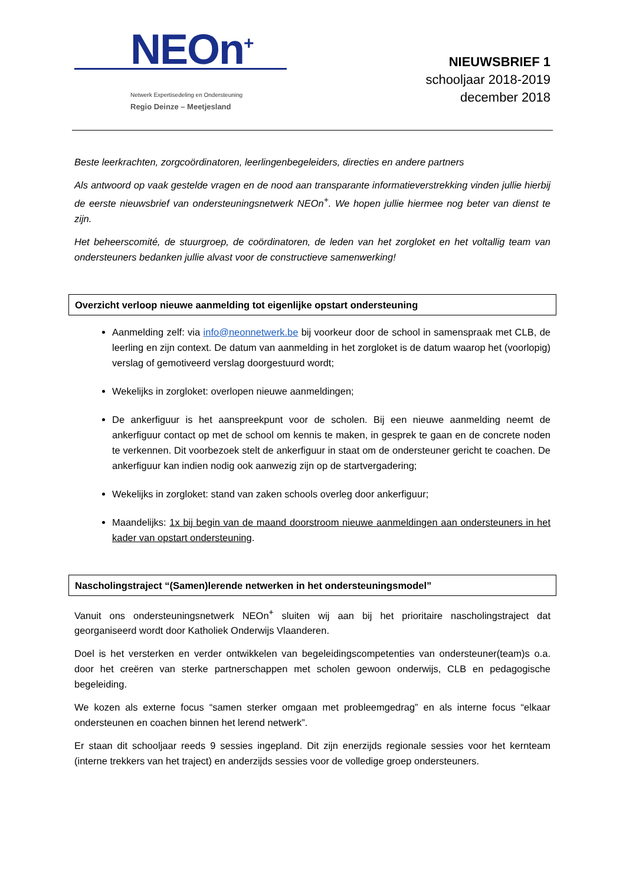NEOn<sup>+</sup>
Netwerk Expertisedeling en Ondersteuning
Regio Deinze – Meetjesland
NIEUWSBRIEF 1
schooljaar 2018-2019
december 2018
Beste leerkrachten, zorgcoördinatoren, leerlingenbegeleiders, directies en andere partners
Als antwoord op vaak gestelde vragen en de nood aan transparante informatieverstrekking vinden jullie hierbij de eerste nieuwsbrief van ondersteuningsnetwerk NEOn<sup>+</sup>. We hopen jullie hiermee nog beter van dienst te zijn.
Het beheerscomité, de stuurgroep, de coördinatoren, de leden van het zorgloket en het voltallig team van ondersteuners bedanken jullie alvast voor de constructieve samenwerking!
Overzicht verloop nieuwe aanmelding tot eigenlijke opstart ondersteuning
Aanmelding zelf: via info@neonnetwerk.be bij voorkeur door de school in samenspraak met CLB, de leerling en zijn context. De datum van aanmelding in het zorgloket is de datum waarop het (voorlopig) verslag of gemotiveerd verslag doorgestuurd wordt;
Wekelijks in zorgloket: overlopen nieuwe aanmeldingen;
De ankerfiguur is het aanspreekpunt voor de scholen. Bij een nieuwe aanmelding neemt de ankerfiguur contact op met de school om kennis te maken, in gesprek te gaan en de concrete noden te verkennen. Dit voorbezoek stelt de ankerfiguur in staat om de ondersteuner gericht te coachen. De ankerfiguur kan indien nodig ook aanwezig zijn op de startvergadering;
Wekelijks in zorgloket: stand van zaken schools overleg door ankerfiguur;
Maandelijks: 1x bij begin van de maand doorstroom nieuwe aanmeldingen aan ondersteuners in het kader van opstart ondersteuning.
Nascholingstraject “(Samen)lerende netwerken in het ondersteuningsmodel”
Vanuit ons ondersteuningsnetwerk NEOn<sup>+</sup> sluiten wij aan bij het prioritaire nascholingstraject dat georganiseerd wordt door Katholiek Onderwijs Vlaanderen.
Doel is het versterken en verder ontwikkelen van begeleidingscompetenties van ondersteuner(team)s o.a. door het creëren van sterke partnerschappen met scholen gewoon onderwijs, CLB en pedagogische begeleiding.
We kozen als externe focus “samen sterker omgaan met probleemgedrag” en als interne focus “elkaar ondersteunen en coachen binnen het lerend netwerk”.
Er staan dit schooljaar reeds 9 sessies ingepland. Dit zijn enerzijds regionale sessies voor het kernteam (interne trekkers van het traject) en anderzijds sessies voor de volledige groep ondersteuners.